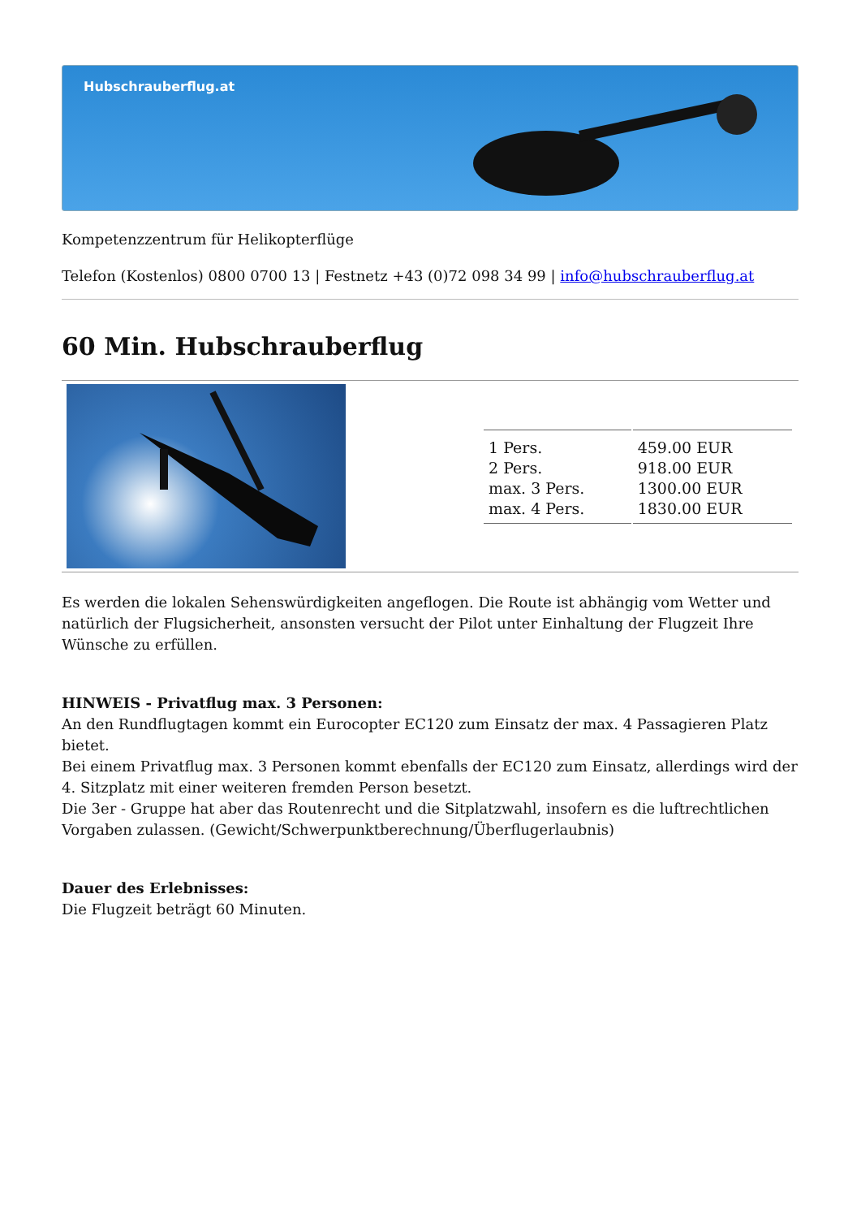Hubschrauberflug.at
Kompetenzzentrum für Helikopterflüge
Telefon (Kostenlos) 0800 0700 13 | Festnetz +43 (0)72 098 34 99 | info@hubschrauberflug.at
60 Min. Hubschrauberflug
| 1 Pers. | 459.00 EUR |
| 2 Pers. | 918.00 EUR |
| max. 3 Pers. | 1300.00 EUR |
| max. 4 Pers. | 1830.00 EUR |
Es werden die lokalen Sehenswürdigkeiten angeflogen. Die Route ist abhängig vom Wetter und natürlich der Flugsicherheit, ansonsten versucht der Pilot unter Einhaltung der Flugzeit Ihre Wünsche zu erfüllen.
HINWEIS - Privatflug max. 3 Personen:
An den Rundflugtagen kommt ein Eurocopter EC120 zum Einsatz der max. 4 Passagieren Platz bietet.
Bei einem Privatflug max. 3 Personen kommt ebenfalls der EC120 zum Einsatz, allerdings wird der 4. Sitzplatz mit einer weiteren fremden Person besetzt.
Die 3er - Gruppe hat aber das Routenrecht und die Sitplatzwahl, insofern es die luftrechtlichen Vorgaben zulassen. (Gewicht/Schwerpunktberechnung/Überflugerlaubnis)
Dauer des Erlebnisses:
Die Flugzeit beträgt 60 Minuten.